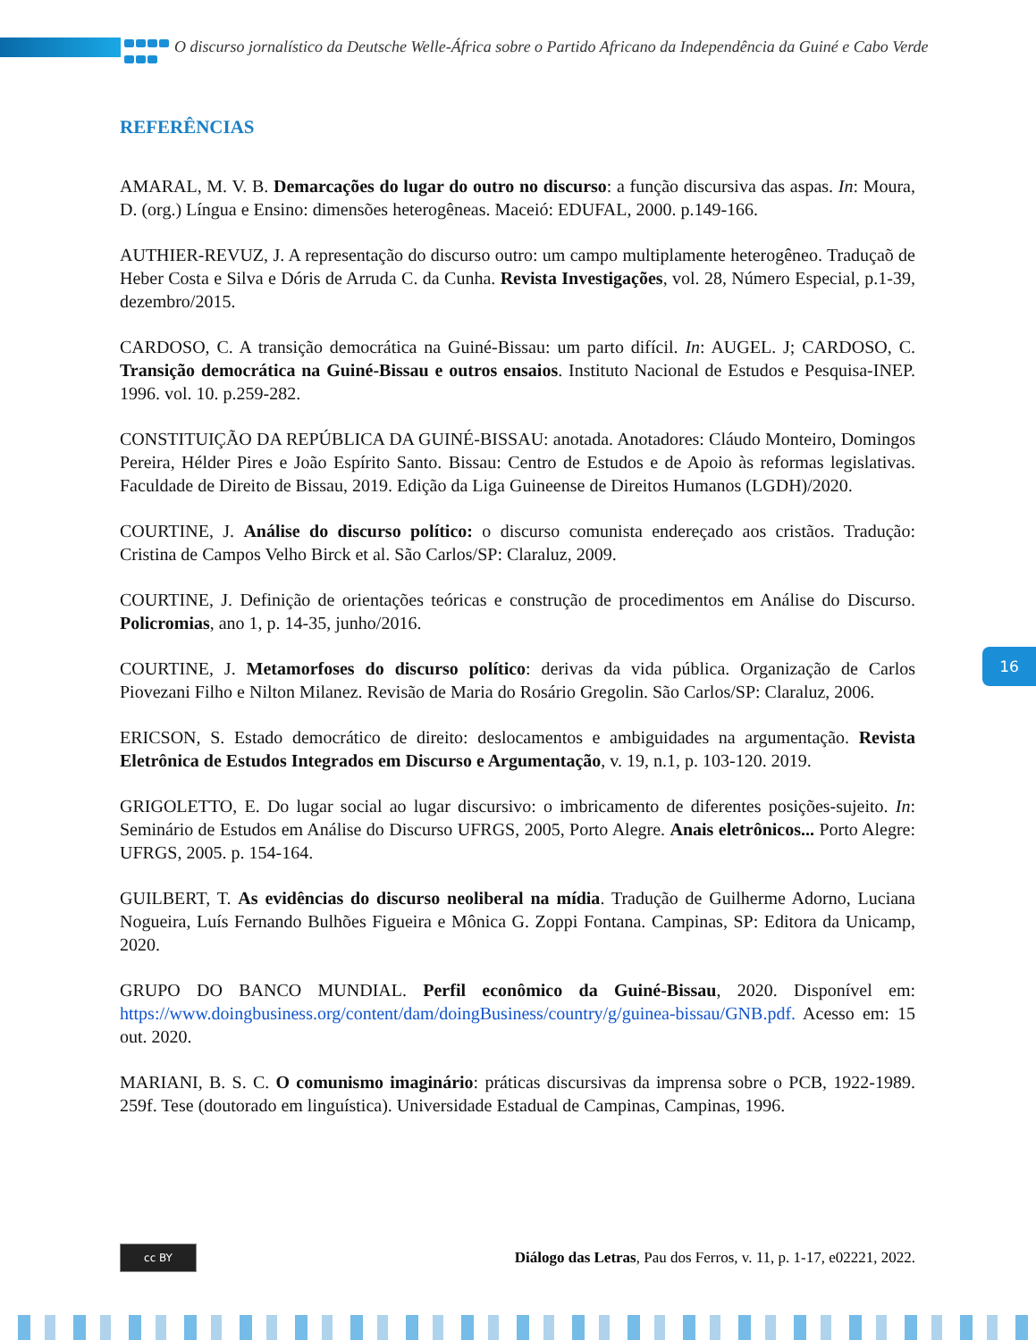O discurso jornalístico da Deutsche Welle-África sobre o Partido Africano da Independência da Guiné e Cabo Verde
REFERÊNCIAS
AMARAL, M. V. B. Demarcações do lugar do outro no discurso: a função discursiva das aspas. In: Moura, D. (org.) Língua e Ensino: dimensões heterogêneas. Maceió: EDUFAL, 2000. p.149-166.
AUTHIER-REVUZ, J. A representação do discurso outro: um campo multiplamente heterogêneo. Traduçaõ de Heber Costa e Silva e Dóris de Arruda C. da Cunha. Revista Investigações, vol. 28, Número Especial, p.1-39, dezembro/2015.
CARDOSO, C. A transição democrática na Guiné-Bissau: um parto difícil. In: AUGEL. J; CARDOSO, C. Transição democrática na Guiné-Bissau e outros ensaios. Instituto Nacional de Estudos e Pesquisa-INEP. 1996. vol. 10. p.259-282.
CONSTITUIÇÃO DA REPÚBLICA DA GUINÉ-BISSAU: anotada. Anotadores: Cláudo Monteiro, Domingos Pereira, Hélder Pires e João Espírito Santo. Bissau: Centro de Estudos e de Apoio às reformas legislativas. Faculdade de Direito de Bissau, 2019. Edição da Liga Guineense de Direitos Humanos (LGDH)/2020.
COURTINE, J. Análise do discurso político: o discurso comunista endereçado aos cristãos. Tradução: Cristina de Campos Velho Birck et al. São Carlos/SP: Claraluz, 2009.
COURTINE, J. Definição de orientações teóricas e construção de procedimentos em Análise do Discurso. Policromias, ano 1, p. 14-35, junho/2016.
COURTINE, J. Metamorfoses do discurso político: derivas da vida pública. Organização de Carlos Piovezani Filho e Nilton Milanez. Revisão de Maria do Rosário Gregolin. São Carlos/SP: Claraluz, 2006.
ERICSON, S. Estado democrático de direito: deslocamentos e ambiguidades na argumentação. Revista Eletrônica de Estudos Integrados em Discurso e Argumentação, v. 19, n.1, p. 103-120. 2019.
GRIGOLETTO, E. Do lugar social ao lugar discursivo: o imbricamento de diferentes posições-sujeito. In: Seminário de Estudos em Análise do Discurso UFRGS, 2005, Porto Alegre. Anais eletrônicos... Porto Alegre: UFRGS, 2005. p. 154-164.
GUILBERT, T. As evidências do discurso neoliberal na mídia. Tradução de Guilherme Adorno, Luciana Nogueira, Luís Fernando Bulhões Figueira e Mônica G. Zoppi Fontana. Campinas, SP: Editora da Unicamp, 2020.
GRUPO DO BANCO MUNDIAL. Perfil econômico da Guiné-Bissau, 2020. Disponível em: https://www.doingbusiness.org/content/dam/doingBusiness/country/g/guinea-bissau/GNB.pdf. Acesso em: 15 out. 2020.
MARIANI, B. S. C. O comunismo imaginário: práticas discursivas da imprensa sobre o PCB, 1922-1989. 259f. Tese (doutorado em linguística). Universidade Estadual de Campinas, Campinas, 1996.
16
cc BY
Diálogo das Letras, Pau dos Ferros, v. 11, p. 1-17, e02221, 2022.